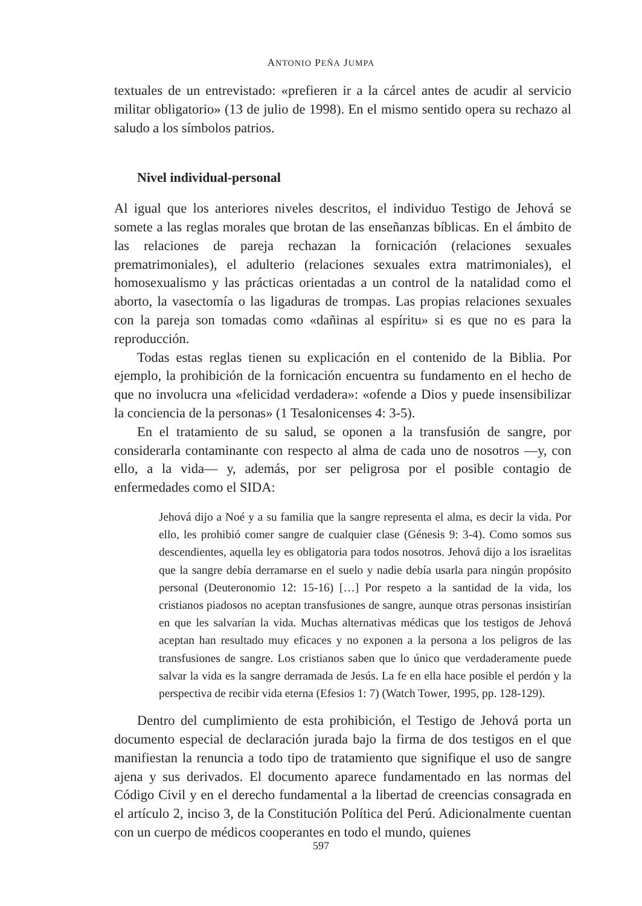ANTONIO PEÑA JUMPA
textuales de un entrevistado: «prefieren ir a la cárcel antes de acudir al servicio militar obligatorio» (13 de julio de 1998). En el mismo sentido opera su rechazo al saludo a los símbolos patrios.
Nivel individual-personal
Al igual que los anteriores niveles descritos, el individuo Testigo de Jehová se somete a las reglas morales que brotan de las enseñanzas bíblicas. En el ámbito de las relaciones de pareja rechazan la fornicación (relaciones sexuales prematrimoniales), el adulterio (relaciones sexuales extra matrimoniales), el homosexualismo y las prácticas orientadas a un control de la natalidad como el aborto, la vasectomía o las ligaduras de trompas. Las propias relaciones sexuales con la pareja son tomadas como «dañinas al espíritu» si es que no es para la reproducción.
Todas estas reglas tienen su explicación en el contenido de la Biblia. Por ejemplo, la prohibición de la fornicación encuentra su fundamento en el hecho de que no involucra una «felicidad verdadera»: «ofende a Dios y puede insensibilizar la conciencia de la personas» (1 Tesalonicenses 4: 3-5).
En el tratamiento de su salud, se oponen a la transfusión de sangre, por considerarla contaminante con respecto al alma de cada uno de nosotros —y, con ello, a la vida— y, además, por ser peligrosa por el posible contagio de enfermedades como el SIDA:
Jehová dijo a Noé y a su familia que la sangre representa el alma, es decir la vida. Por ello, les prohibió comer sangre de cualquier clase (Génesis 9: 3-4). Como somos sus descendientes, aquella ley es obligatoria para todos nosotros. Jehová dijo a los israelitas que la sangre debía derramarse en el suelo y nadie debía usarla para ningún propósito personal (Deuteronomio 12: 15-16) […] Por respeto a la santidad de la vida, los cristianos piadosos no aceptan transfusiones de sangre, aunque otras personas insistirían en que les salvarían la vida. Muchas alternativas médicas que los testigos de Jehová aceptan han resultado muy eficaces y no exponen a la persona a los peligros de las transfusiones de sangre. Los cristianos saben que lo único que verdaderamente puede salvar la vida es la sangre derramada de Jesús. La fe en ella hace posible el perdón y la perspectiva de recibir vida eterna (Efesios 1: 7) (Watch Tower, 1995, pp. 128-129).
Dentro del cumplimiento de esta prohibición, el Testigo de Jehová porta un documento especial de declaración jurada bajo la firma de dos testigos en el que manifiestan la renuncia a todo tipo de tratamiento que signifique el uso de sangre ajena y sus derivados. El documento aparece fundamentado en las normas del Código Civil y en el derecho fundamental a la libertad de creencias consagrada en el artículo 2, inciso 3, de la Constitución Política del Perú. Adicionalmente cuentan con un cuerpo de médicos cooperantes en todo el mundo, quienes
597